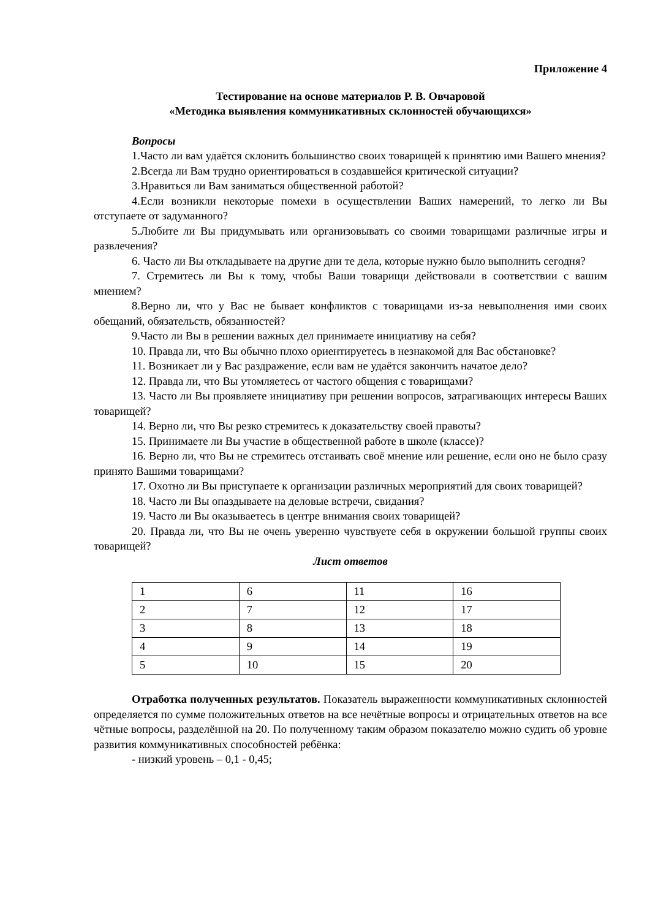Приложение 4
Тестирование на основе материалов Р. В. Овчаровой
«Методика выявления коммуникативных склонностей обучающихся»
Вопросы
1.Часто ли вам удаётся склонить большинство своих товарищей к принятию ими Вашего мнения?
2.Всегда ли Вам трудно ориентироваться в создавшейся критической ситуации?
3.Нравиться ли Вам заниматься общественной работой?
4.Если возникли некоторые помехи в осуществлении Ваших намерений, то легко ли Вы отступаете от задуманного?
5.Любите ли Вы придумывать или организовывать со своими товарищами различные игры и развлечения?
6. Часто ли Вы откладываете на другие дни те дела, которые нужно было выполнить сегодня?
7. Стремитесь ли Вы к тому, чтобы Ваши товарищи действовали в соответствии с вашим мнением?
8.Верно ли, что у Вас не бывает конфликтов с товарищами из-за невыполнения ими своих обещаний, обязательств, обязанностей?
9.Часто ли Вы в решении важных дел принимаете инициативу на себя?
10. Правда ли, что Вы обычно плохо ориентируетесь в незнакомой для Вас обстановке?
11. Возникает ли у Вас раздражение, если вам не удаётся закончить начатое дело?
12. Правда ли, что Вы утомляетесь от частого общения с товарищами?
13. Часто ли Вы проявляете инициативу при решении вопросов, затрагивающих интересы Ваших товарищей?
14. Верно ли, что Вы резко стремитесь к доказательству своей правоты?
15. Принимаете ли Вы участие в общественной работе в школе (классе)?
16. Верно ли, что Вы не стремитесь отстаивать своё мнение или решение, если оно не было сразу принято Вашими товарищами?
17. Охотно ли Вы приступаете к организации различных мероприятий для своих товарищей?
18. Часто ли Вы опаздываете на деловые встречи, свидания?
19. Часто ли Вы оказываетесь в центре внимания своих товарищей?
20. Правда ли, что Вы не очень уверенно чувствуете себя в окружении большой группы своих товарищей?
Лист ответов
| 1 | 6 | 11 | 16 |
| 2 | 7 | 12 | 17 |
| 3 | 8 | 13 | 18 |
| 4 | 9 | 14 | 19 |
| 5 | 10 | 15 | 20 |
Отработка полученных результатов. Показатель выраженности коммуникативных склонностей определяется по сумме положительных ответов на все нечётные вопросы и отрицательных ответов на все чётные вопросы, разделённой на 20. По полученному таким образом показателю можно судить об уровне развития коммуникативных способностей ребёнка:
- низкий уровень – 0,1 - 0,45;